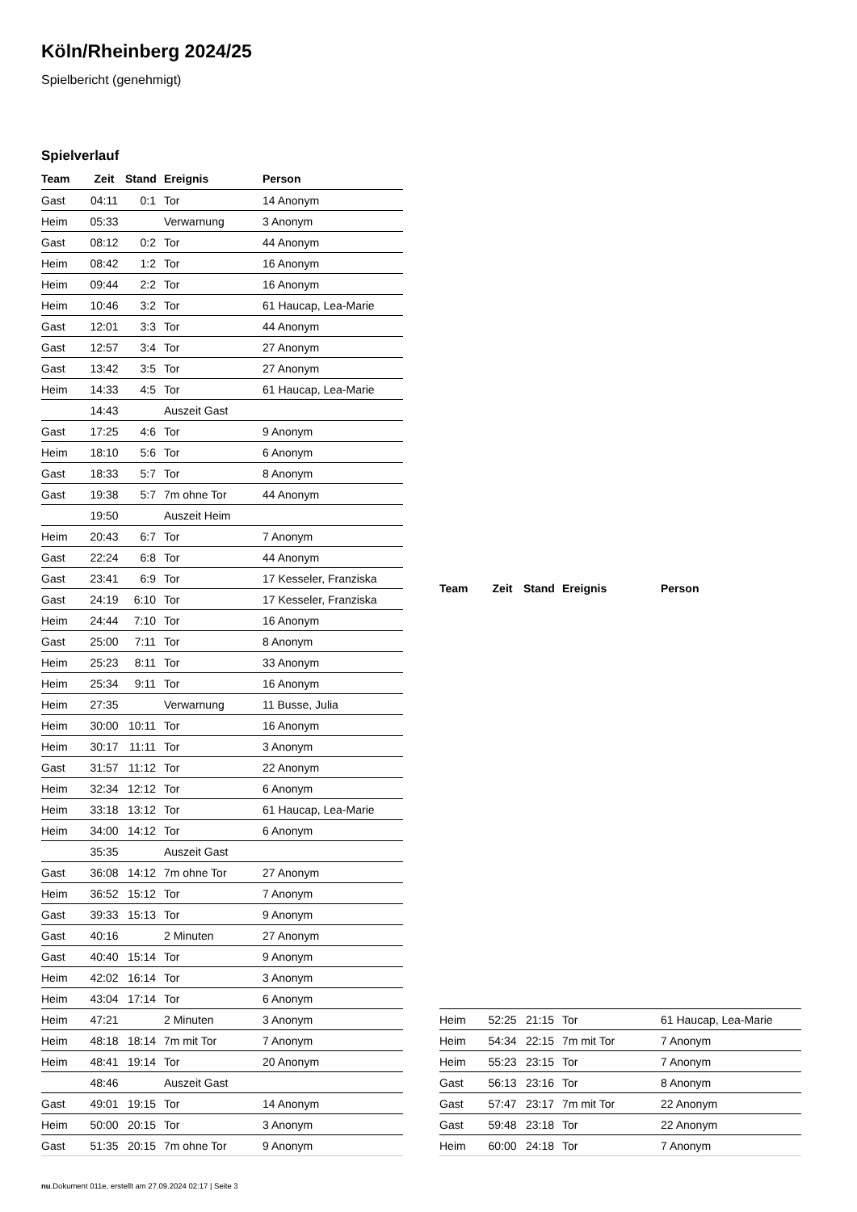Köln/Rheinberg 2024/25
Spielbericht (genehmigt)
Spielverlauf
| Team | Zeit | Stand | Ereignis | Person |
| --- | --- | --- | --- | --- |
| Gast | 04:11 | 0:1 | Tor | 14 Anonym |
| Heim | 05:33 | | Verwarnung | 3 Anonym |
| Gast | 08:12 | 0:2 | Tor | 44 Anonym |
| Heim | 08:42 | 1:2 | Tor | 16 Anonym |
| Heim | 09:44 | 2:2 | Tor | 16 Anonym |
| Heim | 10:46 | 3:2 | Tor | 61 Haucap, Lea-Marie |
| Gast | 12:01 | 3:3 | Tor | 44 Anonym |
| Gast | 12:57 | 3:4 | Tor | 27 Anonym |
| Gast | 13:42 | 3:5 | Tor | 27 Anonym |
| Heim | 14:33 | 4:5 | Tor | 61 Haucap, Lea-Marie |
| | 14:43 | | Auszeit Gast | |
| Gast | 17:25 | 4:6 | Tor | 9 Anonym |
| Heim | 18:10 | 5:6 | Tor | 6 Anonym |
| Gast | 18:33 | 5:7 | Tor | 8 Anonym |
| Gast | 19:38 | 5:7 | 7m ohne Tor | 44 Anonym |
| | 19:50 | | Auszeit Heim | |
| Heim | 20:43 | 6:7 | Tor | 7 Anonym |
| Gast | 22:24 | 6:8 | Tor | 44 Anonym |
| Gast | 23:41 | 6:9 | Tor | 17 Kesseler, Franziska |
| Gast | 24:19 | 6:10 | Tor | 17 Kesseler, Franziska |
| Heim | 24:44 | 7:10 | Tor | 16 Anonym |
| Gast | 25:00 | 7:11 | Tor | 8 Anonym |
| Heim | 25:23 | 8:11 | Tor | 33 Anonym |
| Heim | 25:34 | 9:11 | Tor | 16 Anonym |
| Heim | 27:35 | | Verwarnung | 11 Busse, Julia |
| Heim | 30:00 | 10:11 | Tor | 16 Anonym |
| Heim | 30:17 | 11:11 | Tor | 3 Anonym |
| Gast | 31:57 | 11:12 | Tor | 22 Anonym |
| Heim | 32:34 | 12:12 | Tor | 6 Anonym |
| Heim | 33:18 | 13:12 | Tor | 61 Haucap, Lea-Marie |
| Heim | 34:00 | 14:12 | Tor | 6 Anonym |
| | 35:35 | | Auszeit Gast | |
| Gast | 36:08 | 14:12 | 7m ohne Tor | 27 Anonym |
| Heim | 36:52 | 15:12 | Tor | 7 Anonym |
| Gast | 39:33 | 15:13 | Tor | 9 Anonym |
| Gast | 40:16 | | 2 Minuten | 27 Anonym |
| Gast | 40:40 | 15:14 | Tor | 9 Anonym |
| Heim | 42:02 | 16:14 | Tor | 3 Anonym |
| Heim | 43:04 | 17:14 | Tor | 6 Anonym |
| Heim | 47:21 | | 2 Minuten | 3 Anonym |
| Heim | 48:18 | 18:14 | 7m mit Tor | 7 Anonym |
| Heim | 48:41 | 19:14 | Tor | 20 Anonym |
| | 48:46 | | Auszeit Gast | |
| Gast | 49:01 | 19:15 | Tor | 14 Anonym |
| Heim | 50:00 | 20:15 | Tor | 3 Anonym |
| Gast | 51:35 | 20:15 | 7m ohne Tor | 9 Anonym |
| Team | Zeit | Stand | Ereignis | Person |
| --- | --- | --- | --- | --- |
| Heim | 52:25 | 21:15 | Tor | 61 Haucap, Lea-Marie |
| Heim | 54:34 | 22:15 | 7m mit Tor | 7 Anonym |
| Heim | 55:23 | 23:15 | Tor | 7 Anonym |
| Gast | 56:13 | 23:16 | Tor | 8 Anonym |
| Gast | 57:47 | 23:17 | 7m mit Tor | 22 Anonym |
| Gast | 59:48 | 23:18 | Tor | 22 Anonym |
| Heim | 60:00 | 24:18 | Tor | 7 Anonym |
nu.Dokument 011e, erstellt am 27.09.2024 02:17 | Seite 3